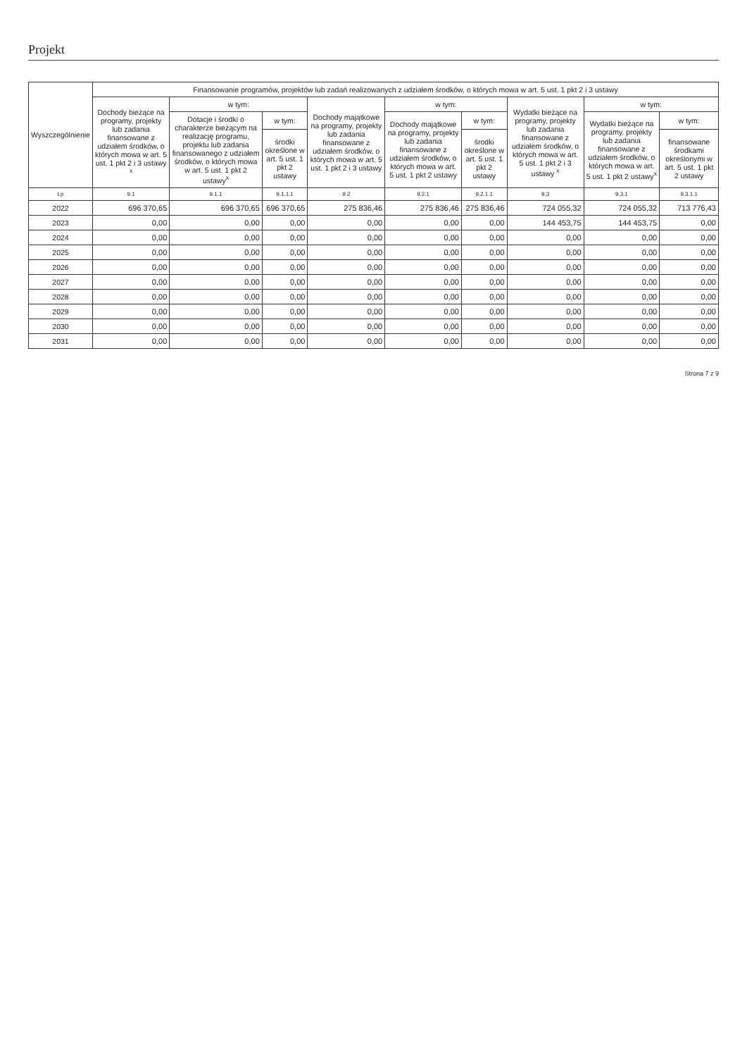Projekt
| Wyszczególnienie | Finansowanie programów, projektów lub zadań realizowanych z udziałem środków, o których mowa w art. 5 ust. 1 pkt 2 i 3 ustawy | | | | | | | | |
| --- | --- | --- | --- | --- | --- | --- | --- | --- | --- |
| | Dochody bieżące na programy, projekty lub zadania finansowane z udziałem środków, o których mowa w art. 5 ust. 1 pkt 2 i 3 ustawy <sup>x</sup> | w tym: | | Dochody majątkowe na programy, projekty lub zadania finansowane z udziałem środków, o których mowa w art. 5 ust. 1 pkt 2 i 3 ustawy | w tym: | | Wydatki bieżące na programy, projekty lub zadania finansowane z udziałem środków, o których mowa w art. 5 ust. 1 pkt 2 i 3 ustawy <sup>x</sup> | w tym: | |
| | | Dotacje i środki o charakterze bieżącym na realizację programu, projektu lub zadania finansowanego z udziałem środków, o których mowa w art. 5 ust. 1 pkt 2 ustawy<sup>x</sup> | w tym: | | Dochody majątkowe na programy, projekty lub zadania finansowane z udziałem środków, o których mowa w art. 5 ust. 1 pkt 2 ustawy | w tym: | | Wydatki bieżące na programy, projekty lub zadania finansowane z udziałem środków, o których mowa w art. 5 ust. 1 pkt 2 ustawy<sup>x</sup> | w tym: |
| | | | środki określone w art. 5 ust. 1 pkt 2 ustawy | | | środki określone w art. 5 ust. 1 pkt 2 ustawy | | | finansowane środkami określonymi w art. 5 ust. 1 pkt 2 ustawy |
| Lp | 9.1 | 9.1.1 | 9.1.1.1 | 9.2 | 9.2.1 | 9.2.1.1 | 9.3 | 9.3.1 | 9.3.1.1 |
| 2022 | 696 370,65 | 696 370,65 | 696 370,65 | 275 836,46 | 275 836,46 | 275 836,46 | 724 055,32 | 724 055,32 | 713 776,43 |
| 2023 | 0,00 | 0,00 | 0,00 | 0,00 | 0,00 | 0,00 | 144 453,75 | 144 453,75 | 0,00 |
| 2024 | 0,00 | 0,00 | 0,00 | 0,00 | 0,00 | 0,00 | 0,00 | 0,00 | 0,00 |
| 2025 | 0,00 | 0,00 | 0,00 | 0,00 | 0,00 | 0,00 | 0,00 | 0,00 | 0,00 |
| 2026 | 0,00 | 0,00 | 0,00 | 0,00 | 0,00 | 0,00 | 0,00 | 0,00 | 0,00 |
| 2027 | 0,00 | 0,00 | 0,00 | 0,00 | 0,00 | 0,00 | 0,00 | 0,00 | 0,00 |
| 2028 | 0,00 | 0,00 | 0,00 | 0,00 | 0,00 | 0,00 | 0,00 | 0,00 | 0,00 |
| 2029 | 0,00 | 0,00 | 0,00 | 0,00 | 0,00 | 0,00 | 0,00 | 0,00 | 0,00 |
| 2030 | 0,00 | 0,00 | 0,00 | 0,00 | 0,00 | 0,00 | 0,00 | 0,00 | 0,00 |
| 2031 | 0,00 | 0,00 | 0,00 | 0,00 | 0,00 | 0,00 | 0,00 | 0,00 | 0,00 |
Strona 7 z 9